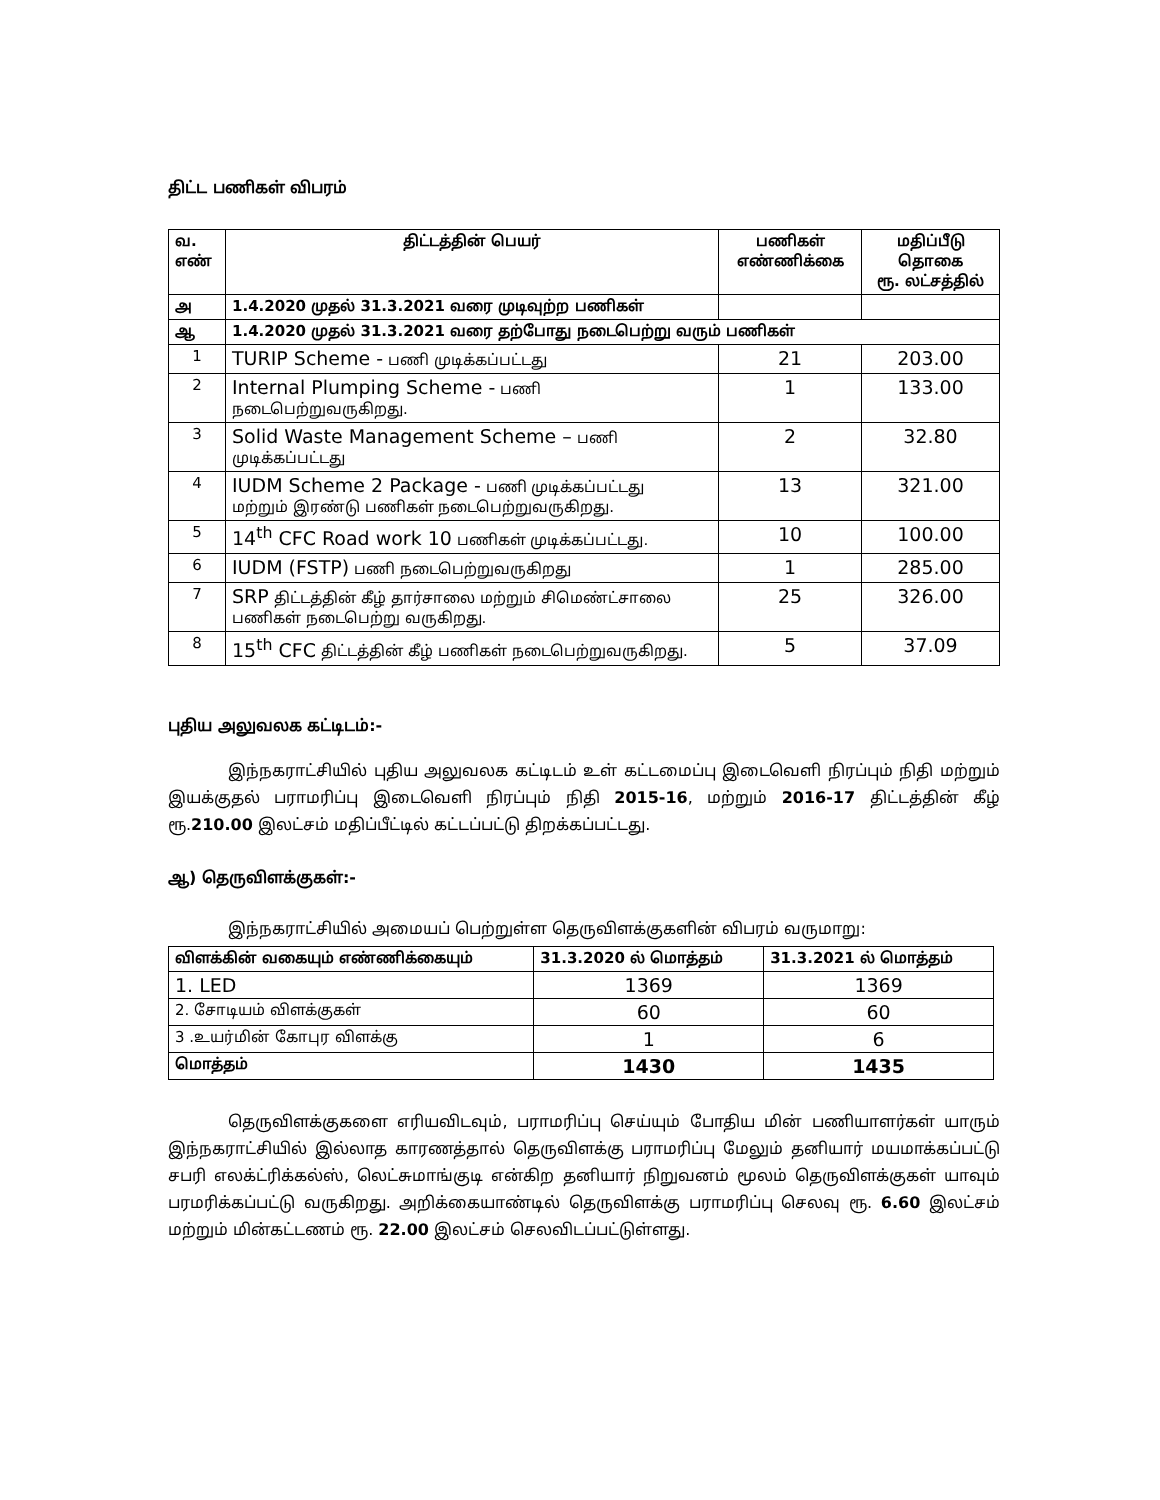திட்ட பணிகள் விபரம்
| வ. எண் | திட்டத்தின் பெயர் | பணிகள் எண்ணிக்கை | மதிப்பீடு தொகை ரூ. லட்சத்தில் |
| --- | --- | --- | --- |
| அ | 1.4.2020 முதல் 31.3.2021 வரை முடிவுற்ற பணிகள் | | |
| ஆ | 1.4.2020 முதல் 31.3.2021 வரை தற்போது நடைபெற்று வரும் பணிகள் | | |
| 1 | TURIP Scheme - பணி முடிக்கப்பட்டது | 21 | 203.00 |
| 2 | Internal Plumping Scheme - பணி நடைபெற்றுவருகிறது. | 1 | 133.00 |
| 3 | Solid Waste Management Scheme – பணி முடிக்கப்பட்டது | 2 | 32.80 |
| 4 | IUDM Scheme 2 Package - பணி முடிக்கப்பட்டது மற்றும் இரண்டு பணிகள் நடைபெற்றுவருகிறது. | 13 | 321.00 |
| 5 | 14<sup>th</sup> CFC Road work 10 பணிகள் முடிக்கப்பட்டது. | 10 | 100.00 |
| 6 | IUDM (FSTP) பணி நடைபெற்றுவருகிறது | 1 | 285.00 |
| 7 | SRP திட்டத்தின் கீழ் தார்சாலை மற்றும் சிமெண்ட்சாலை பணிகள் நடைபெற்று வருகிறது. | 25 | 326.00 |
| 8 | 15<sup>th</sup> CFC திட்டத்தின் கீழ் பணிகள் நடைபெற்றுவருகிறது. | 5 | 37.09 |
புதிய அலுவலக கட்டிடம்:-
இந்நகராட்சியில் புதிய அலுவலக கட்டிடம் உள் கட்டமைப்பு இடைவெளி நிரப்பும் நிதி மற்றும் இயக்குதல் பராமரிப்பு இடைவெளி நிரப்பும் நிதி 2015-16, மற்றும் 2016-17 திட்டத்தின் கீழ் ரூ.210.00 இலட்சம் மதிப்பீட்டில் கட்டப்பட்டு திறக்கப்பட்டது.
ஆ) தெருவிளக்குகள்:-
இந்நகராட்சியில் அமையப் பெற்றுள்ள தெருவிளக்குகளின் விபரம் வருமாறு:
| விளக்கின் வகையும் எண்ணிக்கையும் | 31.3.2020 ல் மொத்தம் | 31.3.2021 ல் மொத்தம் |
| --- | --- | --- |
| 1. LED | 1369 | 1369 |
| 2. சோடியம் விளக்குகள் | 60 | 60 |
| 3 .உயர்மின் கோபுர விளக்கு | 1 | 6 |
| மொத்தம் | 1430 | 1435 |
தெருவிளக்குகளை எரியவிடவும், பராமரிப்பு செய்யும் போதிய மின் பணியாளர்கள் யாரும் இந்நகராட்சியில் இல்லாத காரணத்தால் தெருவிளக்கு பராமரிப்பு மேலும் தனியார் மயமாக்கப்பட்டு சபரி எலக்ட்ரிக்கல்ஸ், லெட்சுமாங்குடி என்கிற தனியார் நிறுவனம் மூலம் தெருவிளக்குகள் யாவும் பரமரிக்கப்பட்டு வருகிறது. அறிக்கையாண்டில் தெருவிளக்கு பராமரிப்பு செலவு ரூ. 6.60 இலட்சம் மற்றும் மின்கட்டணம் ரூ. 22.00 இலட்சம் செலவிடப்பட்டுள்ளது.